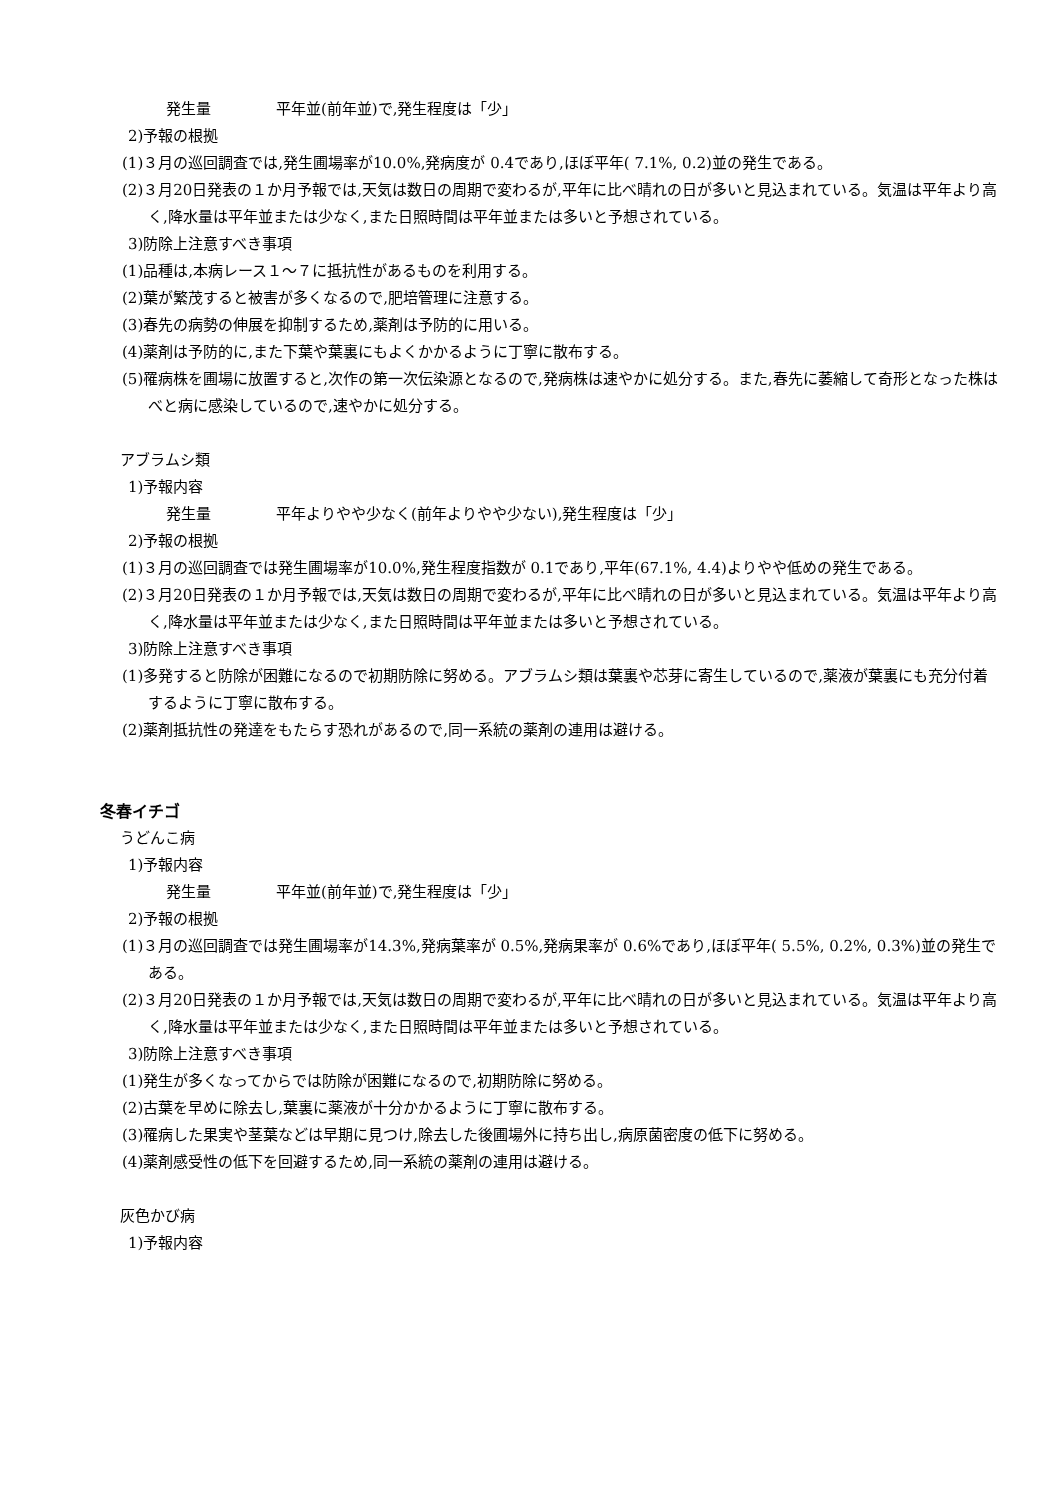発生量 平年並(前年並)で,発生程度は「少」
2)予報の根拠
(1)３月の巡回調査では,発生圃場率が10.0%,発病度が 0.4であり,ほぼ平年( 7.1%, 0.2)並の発生である。
(2)３月20日発表の１か月予報では,天気は数日の周期で変わるが,平年に比べ晴れの日が多いと見込まれている。気温は平年より高く,降水量は平年並または少なく,また日照時間は平年並または多いと予想されている。
3)防除上注意すべき事項
(1)品種は,本病レース１〜７に抵抗性があるものを利用する。
(2)葉が繁茂すると被害が多くなるので,肥培管理に注意する。
(3)春先の病勢の伸展を抑制するため,薬剤は予防的に用いる。
(4)薬剤は予防的に,また下葉や葉裏にもよくかかるように丁寧に散布する。
(5)罹病株を圃場に放置すると,次作の第一次伝染源となるので,発病株は速やかに処分する。また,春先に萎縮して奇形となった株はべと病に感染しているので,速やかに処分する。
アブラムシ類
1)予報内容
発生量 平年よりやや少なく(前年よりやや少ない),発生程度は「少」
2)予報の根拠
(1)３月の巡回調査では発生圃場率が10.0%,発生程度指数が 0.1であり,平年(67.1%, 4.4)よりやや低めの発生である。
(2)３月20日発表の１か月予報では,天気は数日の周期で変わるが,平年に比べ晴れの日が多いと見込まれている。気温は平年より高く,降水量は平年並または少なく,また日照時間は平年並または多いと予想されている。
3)防除上注意すべき事項
(1)多発すると防除が困難になるので初期防除に努める。アブラムシ類は葉裏や芯芽に寄生しているので,薬液が葉裏にも充分付着するように丁寧に散布する。
(2)薬剤抵抗性の発達をもたらす恐れがあるので,同一系統の薬剤の連用は避ける。
冬春イチゴ
うどんこ病
1)予報内容
発生量 平年並(前年並)で,発生程度は「少」
2)予報の根拠
(1)３月の巡回調査では発生圃場率が14.3%,発病葉率が 0.5%,発病果率が 0.6%であり,ほぼ平年( 5.5%, 0.2%, 0.3%)並の発生である。
(2)３月20日発表の１か月予報では,天気は数日の周期で変わるが,平年に比べ晴れの日が多いと見込まれている。気温は平年より高く,降水量は平年並または少なく,また日照時間は平年並または多いと予想されている。
3)防除上注意すべき事項
(1)発生が多くなってからでは防除が困難になるので,初期防除に努める。
(2)古葉を早めに除去し,葉裏に薬液が十分かかるように丁寧に散布する。
(3)罹病した果実や茎葉などは早期に見つけ,除去した後圃場外に持ち出し,病原菌密度の低下に努める。
(4)薬剤感受性の低下を回避するため,同一系統の薬剤の連用は避ける。
灰色かび病
1)予報内容